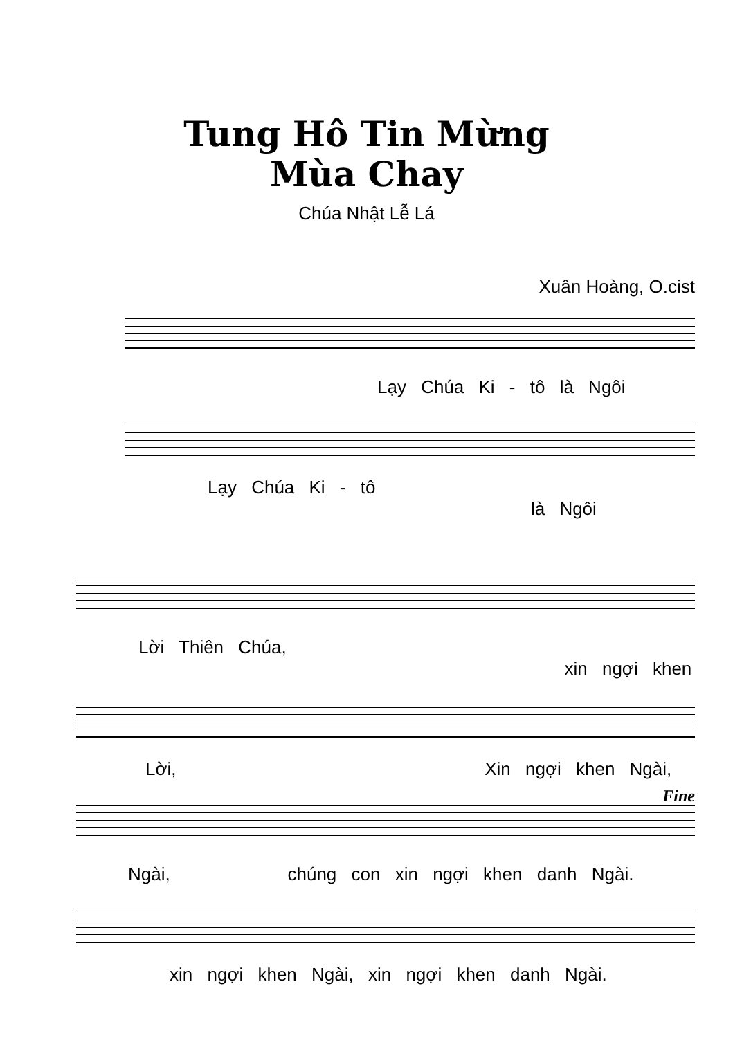Tung Hô Tin Mừng
Mùa Chay
Chúa Nhật Lễ Lá
Xuân Hoàng, O.cist
Lạy Chúa Ki - tô là Ngôi
Lạy Chúa Ki - tô là Ngôi
Lời Thiên Chúa, xin ngợi khen
Lời, Xin ngợi khen Ngài,
Fine
Ngài, chúng con xin ngợi khen danh Ngài.
xin ngợi khen Ngài, xin ngợi khen danh Ngài.